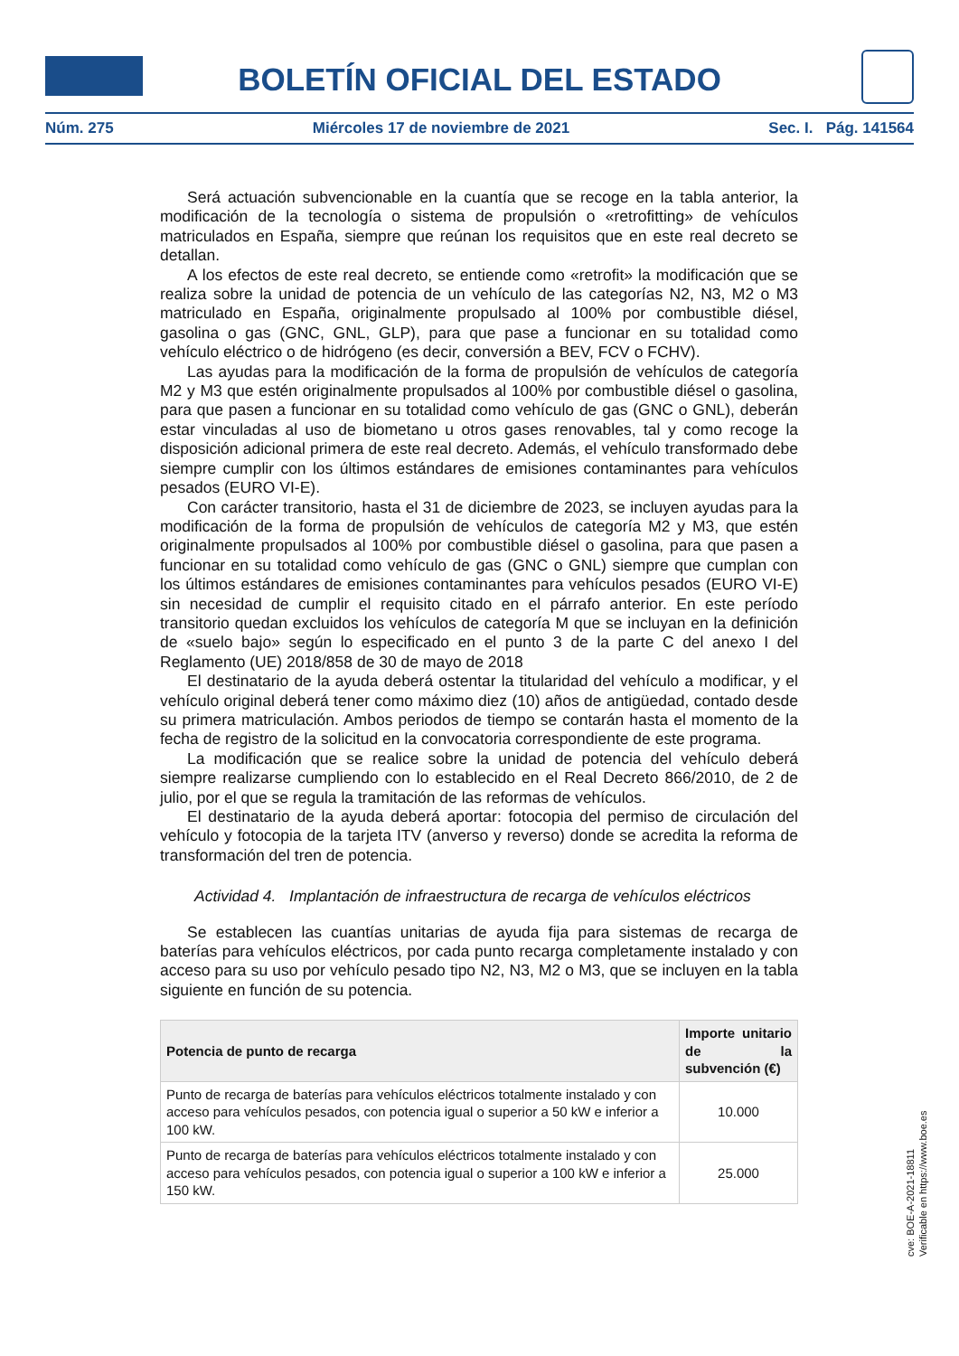BOLETÍN OFICIAL DEL ESTADO
Núm. 275 Miércoles 17 de noviembre de 2021 Sec. I. Pág. 141564
Será actuación subvencionable en la cuantía que se recoge en la tabla anterior, la modificación de la tecnología o sistema de propulsión o «retrofitting» de vehículos matriculados en España, siempre que reúnan los requisitos que en este real decreto se detallan.
A los efectos de este real decreto, se entiende como «retrofit» la modificación que se realiza sobre la unidad de potencia de un vehículo de las categorías N2, N3, M2 o M3 matriculado en España, originalmente propulsado al 100% por combustible diésel, gasolina o gas (GNC, GNL, GLP), para que pase a funcionar en su totalidad como vehículo eléctrico o de hidrógeno (es decir, conversión a BEV, FCV o FCHV).
Las ayudas para la modificación de la forma de propulsión de vehículos de categoría M2 y M3 que estén originalmente propulsados al 100% por combustible diésel o gasolina, para que pasen a funcionar en su totalidad como vehículo de gas (GNC o GNL), deberán estar vinculadas al uso de biometano u otros gases renovables, tal y como recoge la disposición adicional primera de este real decreto. Además, el vehículo transformado debe siempre cumplir con los últimos estándares de emisiones contaminantes para vehículos pesados (EURO VI-E).
Con carácter transitorio, hasta el 31 de diciembre de 2023, se incluyen ayudas para la modificación de la forma de propulsión de vehículos de categoría M2 y M3, que estén originalmente propulsados al 100% por combustible diésel o gasolina, para que pasen a funcionar en su totalidad como vehículo de gas (GNC o GNL) siempre que cumplan con los últimos estándares de emisiones contaminantes para vehículos pesados (EURO VI-E) sin necesidad de cumplir el requisito citado en el párrafo anterior. En este período transitorio quedan excluidos los vehículos de categoría M que se incluyan en la definición de «suelo bajo» según lo especificado en el punto 3 de la parte C del anexo I del Reglamento (UE) 2018/858 de 30 de mayo de 2018
El destinatario de la ayuda deberá ostentar la titularidad del vehículo a modificar, y el vehículo original deberá tener como máximo diez (10) años de antigüedad, contado desde su primera matriculación. Ambos periodos de tiempo se contarán hasta el momento de la fecha de registro de la solicitud en la convocatoria correspondiente de este programa.
La modificación que se realice sobre la unidad de potencia del vehículo deberá siempre realizarse cumpliendo con lo establecido en el Real Decreto 866/2010, de 2 de julio, por el que se regula la tramitación de las reformas de vehículos.
El destinatario de la ayuda deberá aportar: fotocopia del permiso de circulación del vehículo y fotocopia de la tarjeta ITV (anverso y reverso) donde se acredita la reforma de transformación del tren de potencia.
Actividad 4. Implantación de infraestructura de recarga de vehículos eléctricos
Se establecen las cuantías unitarias de ayuda fija para sistemas de recarga de baterías para vehículos eléctricos, por cada punto recarga completamente instalado y con acceso para su uso por vehículo pesado tipo N2, N3, M2 o M3, que se incluyen en la tabla siguiente en función de su potencia.
| Potencia de punto de recarga | Importe unitario de la subvención (€) |
| --- | --- |
| Punto de recarga de baterías para vehículos eléctricos totalmente instalado y con acceso para vehículos pesados, con potencia igual o superior a 50 kW e inferior a 100 kW. | 10.000 |
| Punto de recarga de baterías para vehículos eléctricos totalmente instalado y con acceso para vehículos pesados, con potencia igual o superior a 100 kW e inferior a 150 kW. | 25.000 |
cve: BOE-A-2021-18811
Verificable en https://www.boe.es